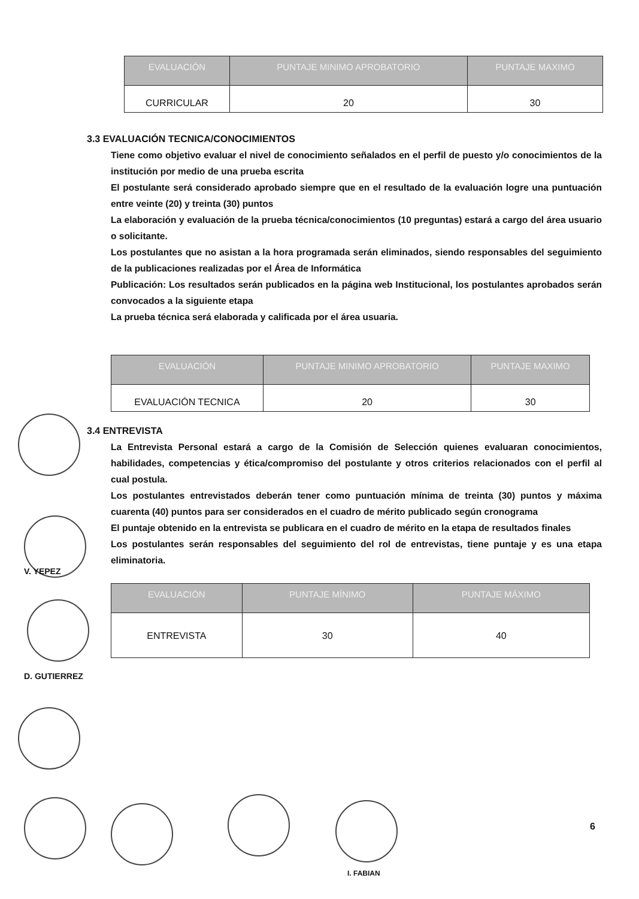| EVALUACIÓN | PUNTAJE MINIMO APROBATORIO | PUNTAJE MAXIMO |
| --- | --- | --- |
| CURRICULAR | 20 | 30 |
3.3 EVALUACIÓN TECNICA/CONOCIMIENTOS
Tiene como objetivo evaluar el nivel de conocimiento señalados en el perfil de puesto y/o conocimientos de la institución por medio de una prueba escrita
El postulante será considerado aprobado siempre que en el resultado de la evaluación logre una puntuación entre veinte (20) y treinta (30) puntos
La elaboración y evaluación de la prueba técnica/conocimientos (10 preguntas) estará a cargo del área usuario o solicitante.
Los postulantes que no asistan a la hora programada serán eliminados, siendo responsables del seguimiento de la publicaciones realizadas por el Área de Informática
Publicación: Los resultados serán publicados en la página web Institucional, los postulantes aprobados serán convocados a la siguiente etapa
La prueba técnica será elaborada y calificada por el área usuaria.
| EVALUACIÓN | PUNTAJE MINIMO APROBATORIO | PUNTAJE MAXIMO |
| --- | --- | --- |
| EVALUACIÓN TECNICA | 20 | 30 |
3.4 ENTREVISTA
La Entrevista Personal estará a cargo de la Comisión de Selección quienes evaluaran conocimientos, habilidades, competencias y ética/compromiso del postulante y otros criterios relacionados con el perfil al cual postula.
Los postulantes entrevistados deberán tener como puntuación mínima de treinta (30) puntos y máxima cuarenta (40) puntos para ser considerados en el cuadro de mérito publicado según cronograma
El puntaje obtenido en la entrevista se publicara en el cuadro de mérito en la etapa de resultados finales
Los postulantes serán responsables del seguimiento del rol de entrevistas, tiene puntaje y es una etapa eliminatoria.
| EVALUACIÓN | PUNTAJE MÍNIMO | PUNTAJE MÁXIMO |
| --- | --- | --- |
| ENTREVISTA | 30 | 40 |
V. YEPEZ
D. GUTIERREZ
I. FABIAN
6